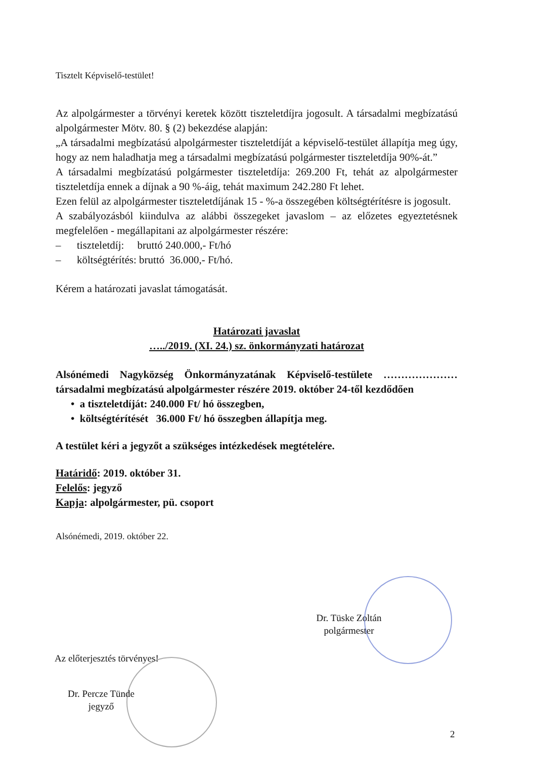Tisztelt Képviselő-testület!
Az alpolgármester a törvényi keretek között tiszteletdíjra jogosult. A társadalmi megbízatású alpolgármester Mötv. 80. § (2) bekezdése alapján:
„A társadalmi megbízatású alpolgármester tiszteletdíját a képviselő-testület állapítja meg úgy, hogy az nem haladhatja meg a társadalmi megbízatású polgármester tiszteletdíja 90%-át.”
A társadalmi megbízatású polgármester tiszteletdíja: 269.200 Ft, tehát az alpolgármester tiszteletdíja ennek a díjnak a 90 %-áig, tehát maximum 242.280 Ft lehet.
Ezen felül az alpolgármester tiszteletdíjának 15 - %-a összegében költségtérítésre is jogosult.
A szabályozásból kiindulva az alábbi összegeket javaslom – az előzetes egyeztetésnek megfelelően - megállapitani az alpolgármester részére:
– tiszteletdíj: bruttó 240.000,- Ft/hó
– költségtérítés: bruttó 36.000,- Ft/hó.
Kérem a határozati javaslat támogatását.
Határozati javaslat
…../2019. (XI. 24.) sz. önkormányzati határozat
Alsónémedi Nagyközség Önkormányzatának Képviselő-testülete ………………… társadalmi megbízatású alpolgármester részére 2019. október 24-től kezdődően
• a tiszteletdíját: 240.000 Ft/ hó összegben,
• költségtérítését 36.000 Ft/ hó összegben állapítja meg.
A testület kéri a jegyzőt a szükséges intézkedések megtételére.
Határidő: 2019. október 31.
Felelős: jegyző
Kapja: alpolgármester, pü. csoport
Alsónémedi, 2019. október 22.
Dr. Tüske Zoltán
polgármester
Az előterjesztés törvényes!
Dr. Percze Tünde
jegyző
2